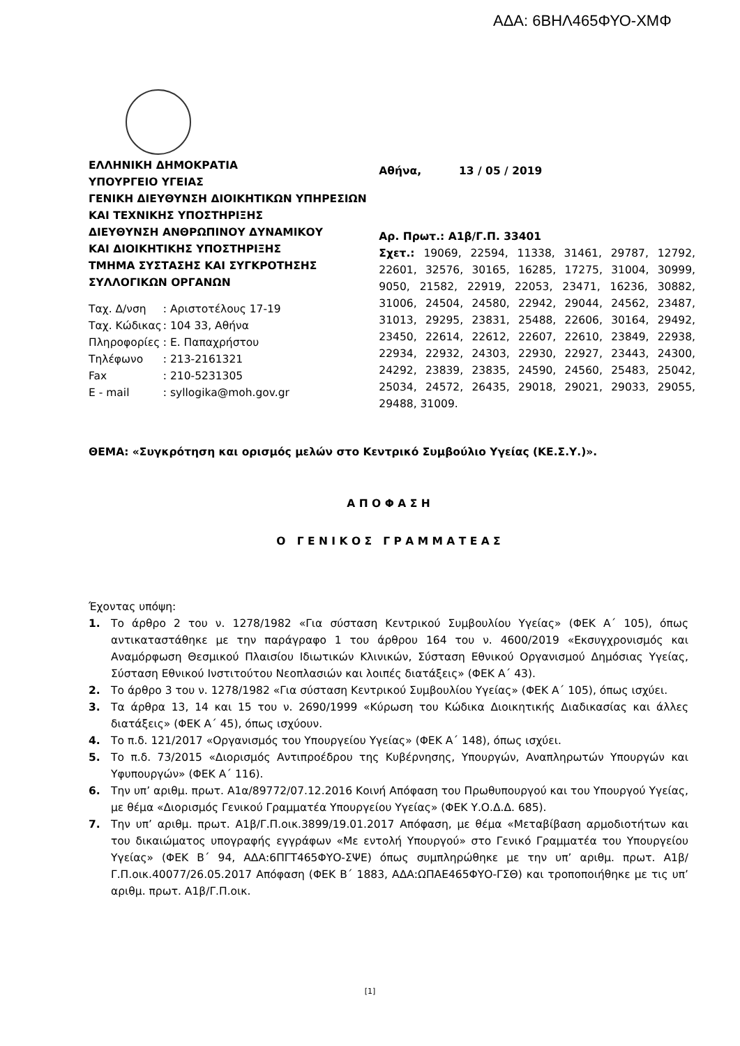ΑΔΑ: 6ΒΗΛ465ΦΥΟ-ΧΜΦ
ΕΛΛΗΝΙΚΗ ΔΗΜΟΚΡΑΤΙΑ
ΥΠΟΥΡΓΕΙΟ ΥΓΕΙΑΣ
ΓΕΝΙΚΗ ΔΙΕΥΘΥΝΣΗ ΔΙΟΙΚΗΤΙΚΩΝ ΥΠΗΡΕΣΙΩΝ
ΚΑΙ ΤΕΧΝΙΚΗΣ ΥΠΟΣΤΗΡΙΞΗΣ
ΔΙΕΥΘΥΝΣΗ ΑΝΘΡΩΠΙΝΟΥ ΔΥΝΑΜΙΚΟΥ
ΚΑΙ ΔΙΟΙΚΗΤΙΚΗΣ ΥΠΟΣΤΗΡΙΞΗΣ
ΤΜΗΜΑ ΣΥΣΤΑΣΗΣ ΚΑΙ ΣΥΓΚΡΟΤΗΣΗΣ
ΣΥΛΛΟΓΙΚΩΝ ΟΡΓΑΝΩΝ
| Ταχ. Δ/νση | : Αριστοτέλους 17-19 |
| Ταχ. Κώδικας | : 104 33, Αθήνα |
| Πληροφορίες | : Ε. Παπαχρήστου |
| Τηλέφωνο | : 213-2161321 |
| Fax | : 210-5231305 |
| E - mail | : syllogika@moh.gov.gr |
Αθήνα, 13 / 05 / 2019
Αρ. Πρωτ.: Α1β/Γ.Π. 33401
Σχετ.: 19069, 22594, 11338, 31461, 29787, 12792, 22601, 32576, 30165, 16285, 17275, 31004, 30999, 9050, 21582, 22919, 22053, 23471, 16236, 30882, 31006, 24504, 24580, 22942, 29044, 24562, 23487, 31013, 29295, 23831, 25488, 22606, 30164, 29492, 23450, 22614, 22612, 22607, 22610, 23849, 22938, 22934, 22932, 24303, 22930, 22927, 23443, 24300, 24292, 23839, 23835, 24590, 24560, 25483, 25042, 25034, 24572, 26435, 29018, 29021, 29033, 29055, 29488, 31009.
ΘΕΜΑ: «Συγκρότηση και ορισμός μελών στο Κεντρικό Συμβούλιο Υγείας (ΚΕ.Σ.Υ.)».
Α Π Ο Φ Α Σ Η
Ο Γ Ε Ν Ι Κ Ο Σ Γ Ρ Α Μ Μ Α Τ Ε Α Σ
Έχοντας υπόψη:
1. Το άρθρο 2 του ν. 1278/1982 «Για σύσταση Κεντρικού Συμβουλίου Υγείας» (ΦΕΚ Α΄ 105), όπως αντικαταστάθηκε με την παράγραφο 1 του άρθρου 164 του ν. 4600/2019 «Εκσυγχρονισμός και Αναμόρφωση Θεσμικού Πλαισίου Ιδιωτικών Κλινικών, Σύσταση Εθνικού Οργανισμού Δημόσιας Υγείας, Σύσταση Εθνικού Ινστιτούτου Νεοπλασιών και λοιπές διατάξεις» (ΦΕΚ Α΄ 43).
2. Το άρθρο 3 του ν. 1278/1982 «Για σύσταση Κεντρικού Συμβουλίου Υγείας» (ΦΕΚ Α΄ 105), όπως ισχύει.
3. Τα άρθρα 13, 14 και 15 του ν. 2690/1999 «Κύρωση του Κώδικα Διοικητικής Διαδικασίας και άλλες διατάξεις» (ΦΕΚ Α΄ 45), όπως ισχύουν.
4. Το π.δ. 121/2017 «Οργανισμός του Υπουργείου Υγείας» (ΦΕΚ Α΄ 148), όπως ισχύει.
5. Το π.δ. 73/2015 «Διορισμός Αντιπροέδρου της Κυβέρνησης, Υπουργών, Αναπληρωτών Υπουργών και Υφυπουργών» (ΦΕΚ Α΄ 116).
6. Την υπ’ αριθμ. πρωτ. Α1α/89772/07.12.2016 Κοινή Απόφαση του Πρωθυπουργού και του Υπουργού Υγείας, με θέμα «Διορισμός Γενικού Γραμματέα Υπουργείου Υγείας» (ΦΕΚ Υ.Ο.Δ.Δ. 685).
7. Την υπ’ αριθμ. πρωτ. Α1β/Γ.Π.οικ.3899/19.01.2017 Απόφαση, με θέμα «Μεταβίβαση αρμοδιοτήτων και του δικαιώματος υπογραφής εγγράφων «Με εντολή Υπουργού» στο Γενικό Γραμματέα του Υπουργείου Υγείας» (ΦΕΚ Β΄ 94, ΑΔΑ:6ΠΓΤ465ΦΥΟ-ΣΨΕ) όπως συμπληρώθηκε με την υπ’ αριθμ. πρωτ. Α1β/Γ.Π.οικ.40077/26.05.2017 Απόφαση (ΦΕΚ Β΄ 1883, ΑΔΑ:ΩΠΑΕ465ΦΥΟ-ΓΣΘ) και τροποποιήθηκε με τις υπ’ αριθμ. πρωτ. Α1β/Γ.Π.οικ.
[1]